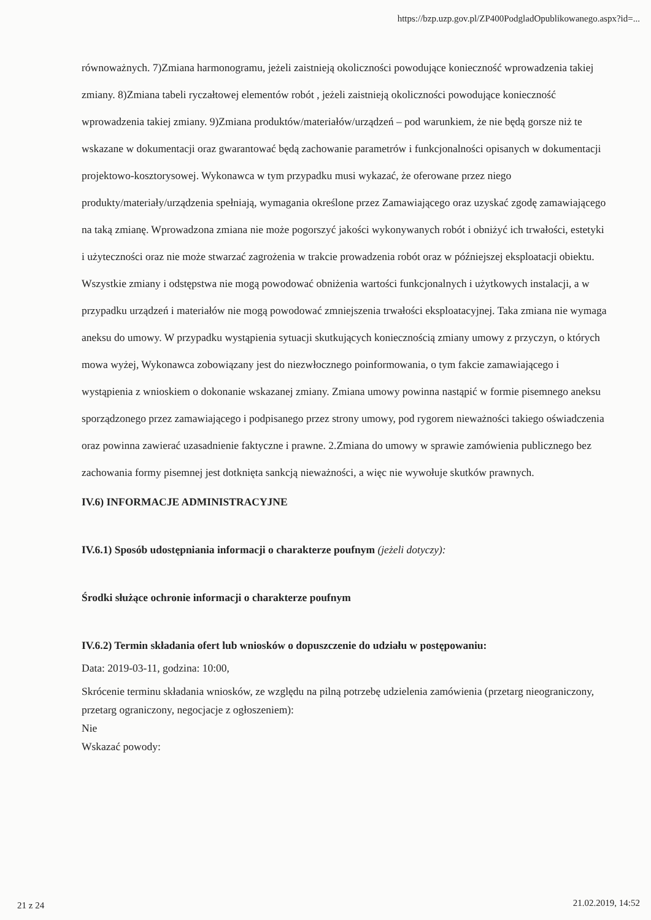https://bzp.uzp.gov.pl/ZP400PodgladOpublikowanego.aspx?id=...
równoważnych. 7)Zmiana harmonogramu, jeżeli zaistnieją okoliczności powodujące konieczność wprowadzenia takiej zmiany. 8)Zmiana tabeli ryczałtowej elementów robót , jeżeli zaistnieją okoliczności powodujące konieczność wprowadzenia takiej zmiany. 9)Zmiana produktów/materiałów/urządzeń – pod warunkiem, że nie będą gorsze niż te wskazane w dokumentacji oraz gwarantować będą zachowanie parametrów i funkcjonalności opisanych w dokumentacji projektowo-kosztorysowej. Wykonawca w tym przypadku musi wykazać, że oferowane przez niego produkty/materiały/urządzenia spełniają, wymagania określone przez Zamawiającego oraz uzyskać zgodę zamawiającego na taką zmianę. Wprowadzona zmiana nie może pogorszyć jakości wykonywanych robót i obniżyć ich trwałości, estetyki i użyteczności oraz nie może stwarzać zagrożenia w trakcie prowadzenia robót oraz w późniejszej eksploatacji obiektu. Wszystkie zmiany i odstępstwa nie mogą powodować obniżenia wartości funkcjonalnych i użytkowych instalacji, a w przypadku urządzeń i materiałów nie mogą powodować zmniejszenia trwałości eksploatacyjnej. Taka zmiana nie wymaga aneksu do umowy. W przypadku wystąpienia sytuacji skutkujących koniecznością zmiany umowy z przyczyn, o których mowa wyżej, Wykonawca zobowiązany jest do niezwłocznego poinformowania, o tym fakcie zamawiającego i wystąpienia z wnioskiem o dokonanie wskazanej zmiany. Zmiana umowy powinna nastąpić w formie pisemnego aneksu sporządzonego przez zamawiającego i podpisanego przez strony umowy, pod rygorem nieważności takiego oświadczenia oraz powinna zawierać uzasadnienie faktyczne i prawne. 2.Zmiana do umowy w sprawie zamówienia publicznego bez zachowania formy pisemnej jest dotknięta sankcją nieważności, a więc nie wywołuje skutków prawnych.
IV.6) INFORMACJE ADMINISTRACYJNE
IV.6.1) Sposób udostępniania informacji o charakterze poufnym (jeżeli dotyczy):
Środki służące ochronie informacji o charakterze poufnym
IV.6.2) Termin składania ofert lub wniosków o dopuszczenie do udziału w postępowaniu:
Data: 2019-03-11, godzina: 10:00,
Skrócenie terminu składania wniosków, ze względu na pilną potrzebę udzielenia zamówienia (przetarg nieograniczony, przetarg ograniczony, negocjacje z ogłoszeniem):
Nie
Wskazać powody:
21 z 24 21.02.2019, 14:52